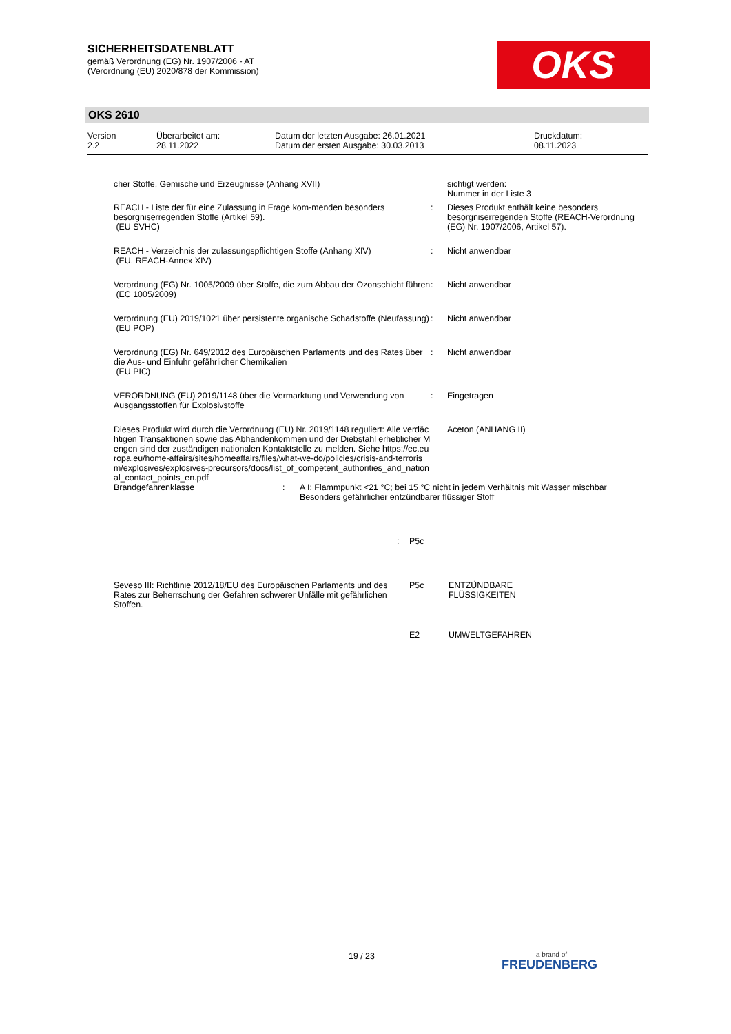SICHERHEITSDATENBLATT
gemäß Verordnung (EG) Nr. 1907/2006 - AT
(Verordnung (EU) 2020/878 der Kommission)
OKS
OKS 2610
Version 2.2
Überarbeitet am: 28.11.2022
Datum der letzten Ausgabe: 26.01.2021 Datum der ersten Ausgabe: 30.03.2013
Druckdatum: 08.11.2023
cher Stoffe, Gemische und Erzeugnisse (Anhang XVII) sichtigt werden:
Nummer in der Liste 3
REACH - Liste der für eine Zulassung in Frage kom-menden besonders besorgniserregenden Stoffe (Artikel 59).
(EU SVHC)
: Dieses Produkt enthält keine besonders besorgniserregenden Stoffe (REACH-Verordnung (EG) Nr. 1907/2006, Artikel 57).
REACH - Verzeichnis der zulassungspflichtigen Stoffe (Anhang XIV)
(EU. REACH-Annex XIV)
: Nicht anwendbar
Verordnung (EG) Nr. 1005/2009 über Stoffe, die zum Abbau der Ozonschicht führen
(EC 1005/2009)
: Nicht anwendbar
Verordnung (EU) 2019/1021 über persistente organische Schadstoffe (Neufassung)
(EU POP)
: Nicht anwendbar
Verordnung (EG) Nr. 649/2012 des Europäischen Parlaments und des Rates über die Aus- und Einfuhr gefährlicher Chemikalien
(EU PIC)
: Nicht anwendbar
VERORDNUNG (EU) 2019/1148 über die Vermarktung und Verwendung von Ausgangsstoffen für Explosivstoffe
: Eingetragen
Dieses Produkt wird durch die Verordnung (EU) Nr. 2019/1148 reguliert: Alle verdächtigen Transaktionen sowie das Abhandenkommen und der Diebstahl erheblicher Mengen sind der zuständigen nationalen Kontaktstelle zu melden. Siehe https://ec.europa.eu/home-affairs/sites/homeaffairs/files/what-we-do/policies/crisis-and-terrorism/explosives/explosives-precursors/docs/list_of_competent_authorities_and_national_contact_points_en.pdf
Aceton (ANHANG II)
Brandgefahrenklasse : A I: Flammpunkt <21 °C; bei 15 °C nicht in jedem Verhältnis mit Wasser mischbar
Besonders gefährlicher entzündbarer flüssiger Stoff
: P5c
Seveso III: Richtlinie 2012/18/EU des Europäischen Parlaments und des Rates zur Beherrschung der Gefahren schwerer Unfälle mit gefährlichen Stoffen.
P5c ENTZÜNDBARE
FLÜSSIGKEITEN
E2 UMWELTGEFAHREN
19 / 23 a brand of
FREUDENBERG